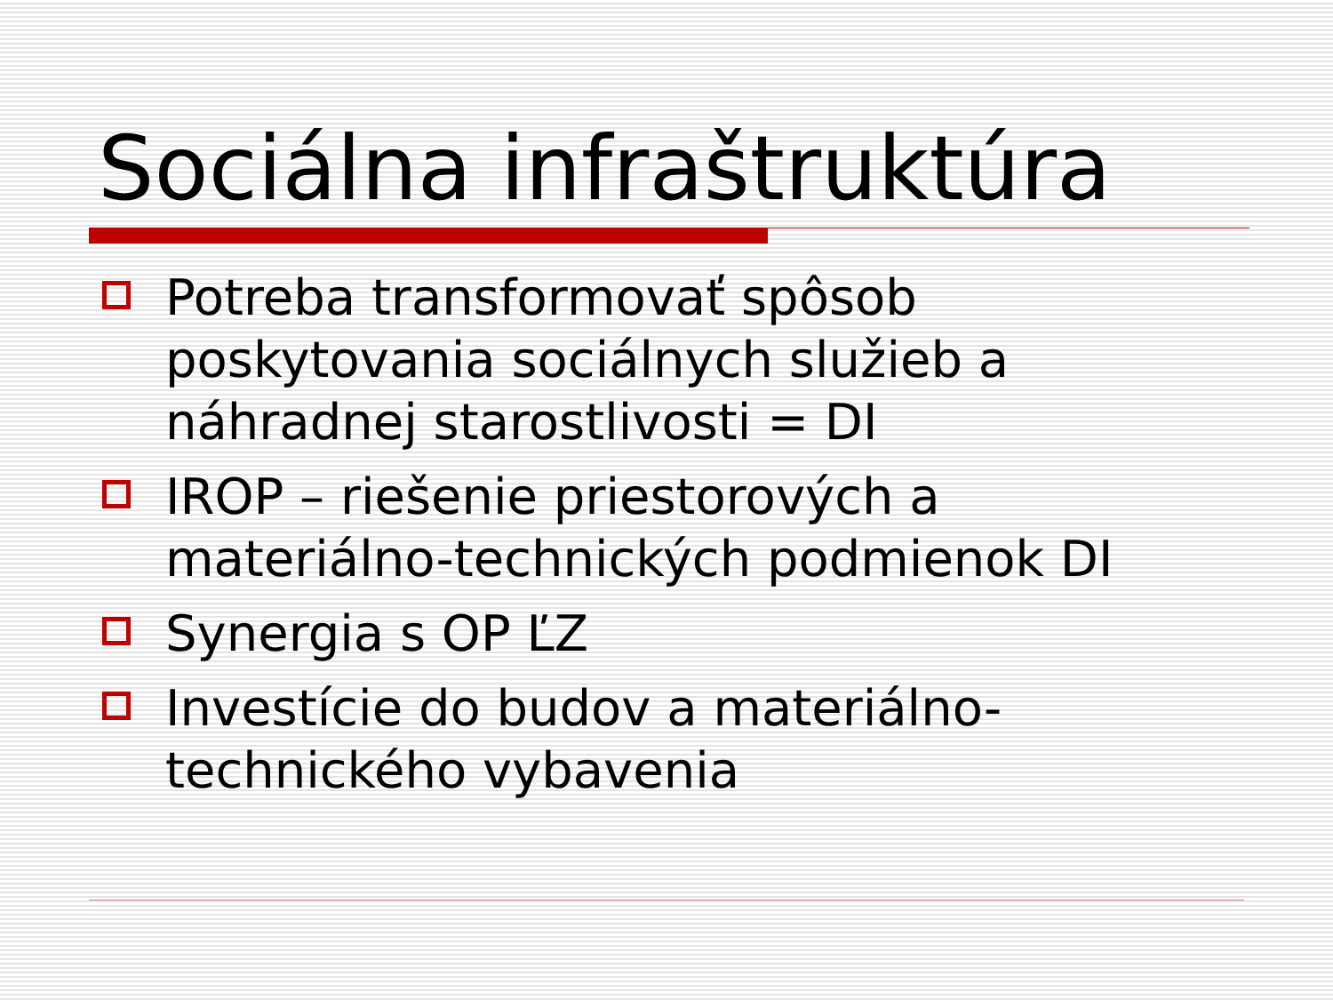Sociálna infraštruktúra
Potreba transformovať spôsob poskytovania sociálnych služieb a náhradnej starostlivosti = DI
IROP – riešenie priestorových a materiálno-technických podmienok DI
Synergia s OP ĽZ
Investície do budov a materiálno-technického vybavenia